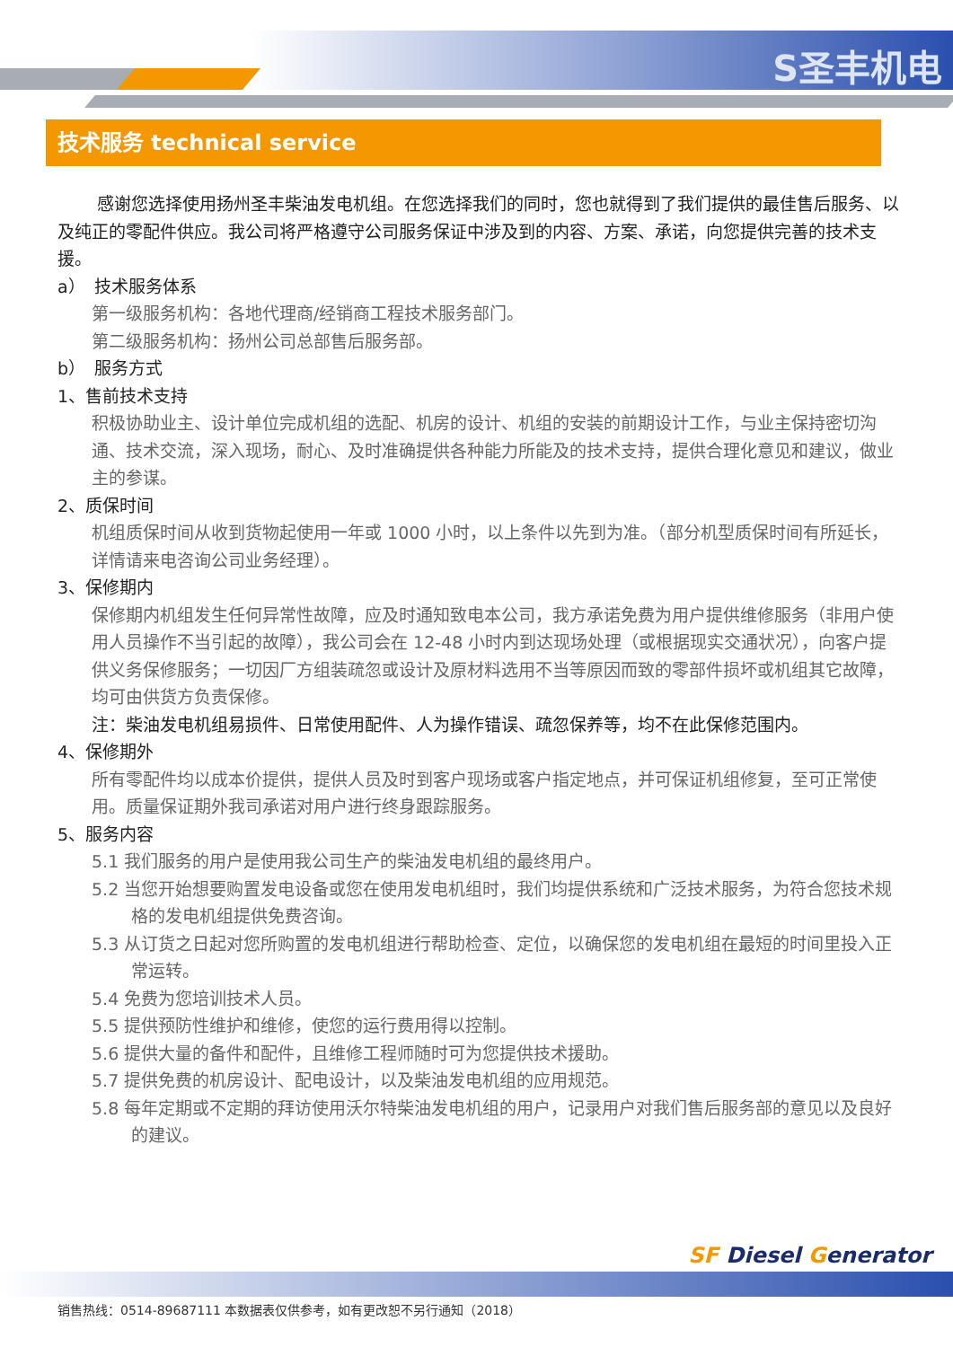S圣丰机电
技术服务 technical service
感谢您选择使用扬州圣丰柴油发电机组。在您选择我们的同时，您也就得到了我们提供的最佳售后服务、以及纯正的零配件供应。我公司将严格遵守公司服务保证中涉及到的内容、方案、承诺，向您提供完善的技术支援。
a）　技术服务体系
第一级服务机构：各地代理商/经销商工程技术服务部门。
第二级服务机构：扬州公司总部售后服务部。
b）　服务方式
1、售前技术支持
积极协助业主、设计单位完成机组的选配、机房的设计、机组的安装的前期设计工作，与业主保持密切沟通、技术交流，深入现场，耐心、及时准确提供各种能力所能及的技术支持，提供合理化意见和建议，做业主的参谋。
2、质保时间
机组质保时间从收到货物起使用一年或 1000 小时，以上条件以先到为准。（部分机型质保时间有所延长，详情请来电咨询公司业务经理）。
3、保修期内
保修期内机组发生任何异常性故障，应及时通知致电本公司，我方承诺免费为用户提供维修服务（非用户使用人员操作不当引起的故障），我公司会在 12-48 小时内到达现场处理（或根据现实交通状况），向客户提供义务保修服务；一切因厂方组装疏忽或设计及原材料选用不当等原因而致的零部件损坏或机组其它故障，均可由供货方负责保修。
注：柴油发电机组易损件、日常使用配件、人为操作错误、疏忽保养等，均不在此保修范围内。
4、保修期外
所有零配件均以成本价提供，提供人员及时到客户现场或客户指定地点，并可保证机组修复，至可正常使用。质量保证期外我司承诺对用户进行终身跟踪服务。
5、服务内容
5.1 我们服务的用户是使用我公司生产的柴油发电机组的最终用户。
5.2 当您开始想要购置发电设备或您在使用发电机组时，我们均提供系统和广泛技术服务，为符合您技术规格的发电机组提供免费咨询。
5.3 从订货之日起对您所购置的发电机组进行帮助检查、定位，以确保您的发电机组在最短的时间里投入正常运转。
5.4 免费为您培训技术人员。
5.5 提供预防性维护和维修，使您的运行费用得以控制。
5.6 提供大量的备件和配件，且维修工程师随时可为您提供技术援助。
5.7 提供免费的机房设计、配电设计，以及柴油发电机组的应用规范。
5.8 每年定期或不定期的拜访使用沃尔特柴油发电机组的用户，记录用户对我们售后服务部的意见以及良好的建议。
SF Diesel Generator
销售热线：0514-89687111 本数据表仅供参考，如有更改恕不另行通知（2018）